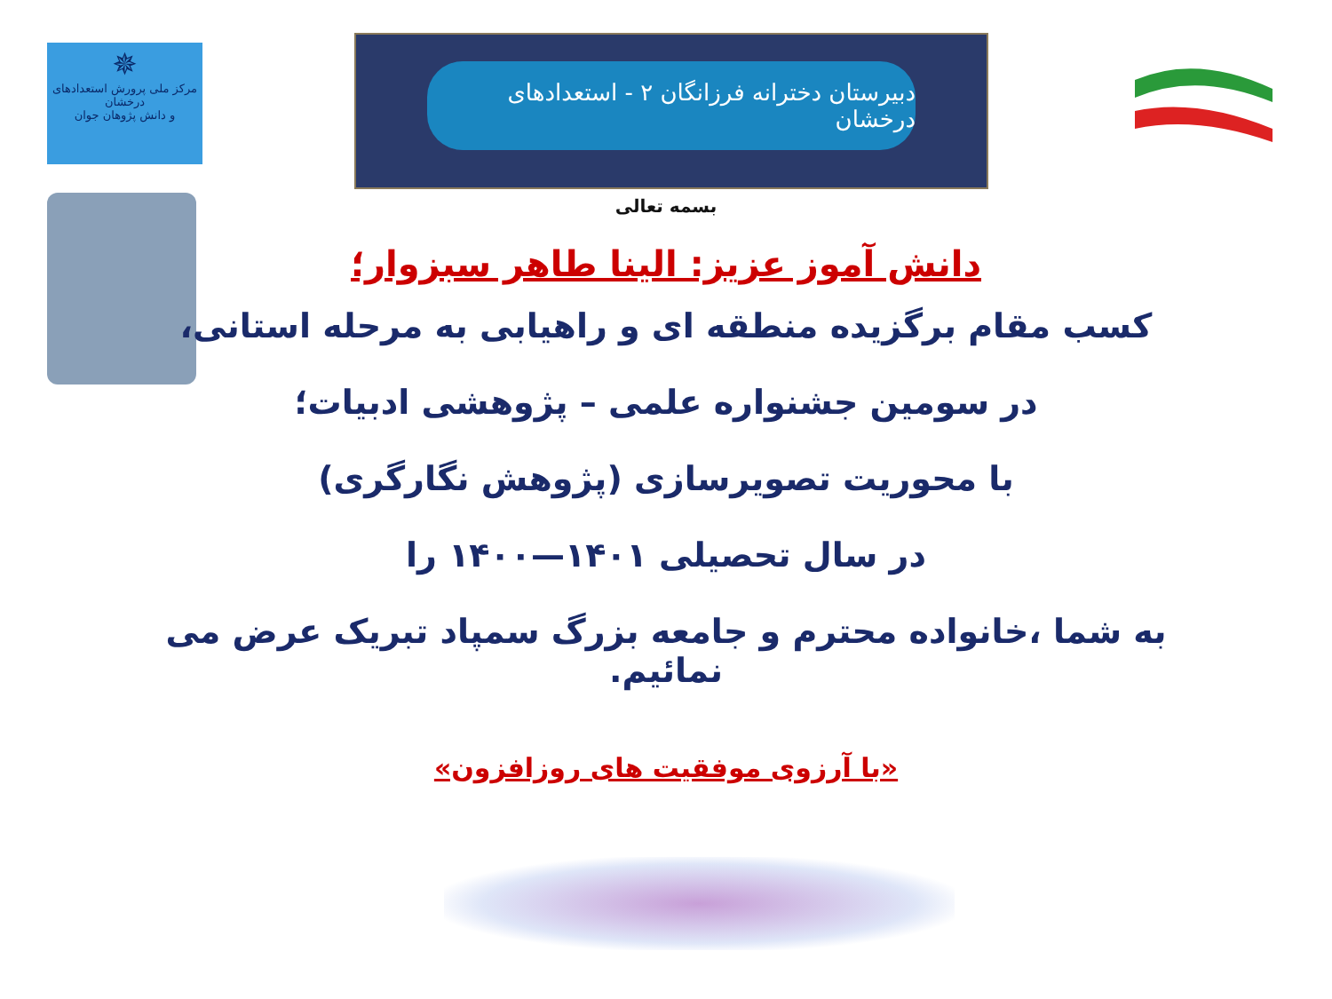✵
مرکز ملی پرورش استعدادهای درخشان
و دانش پژوهان جوان
دبیرستان دخترانه فرزانگان ۲ - استعدادهای درخشان
بسمه تعالی
دانش آموز عزیز: الینا طاهر سبزوار؛
کسب مقام برگزیده منطقه ای و راهیابی به مرحله استانی،
در سومین جشنواره علمی – پژوهشی ادبیات؛
با محوریت تصویرسازی (پژوهش نگارگری)
در سال تحصیلی ۱۴۰۱—۱۴۰۰ را
به شما ،خانواده محترم و جامعه بزرگ سمپاد تبریک عرض می نمائیم.
«با آرزوی موفقیت های روزافزون»